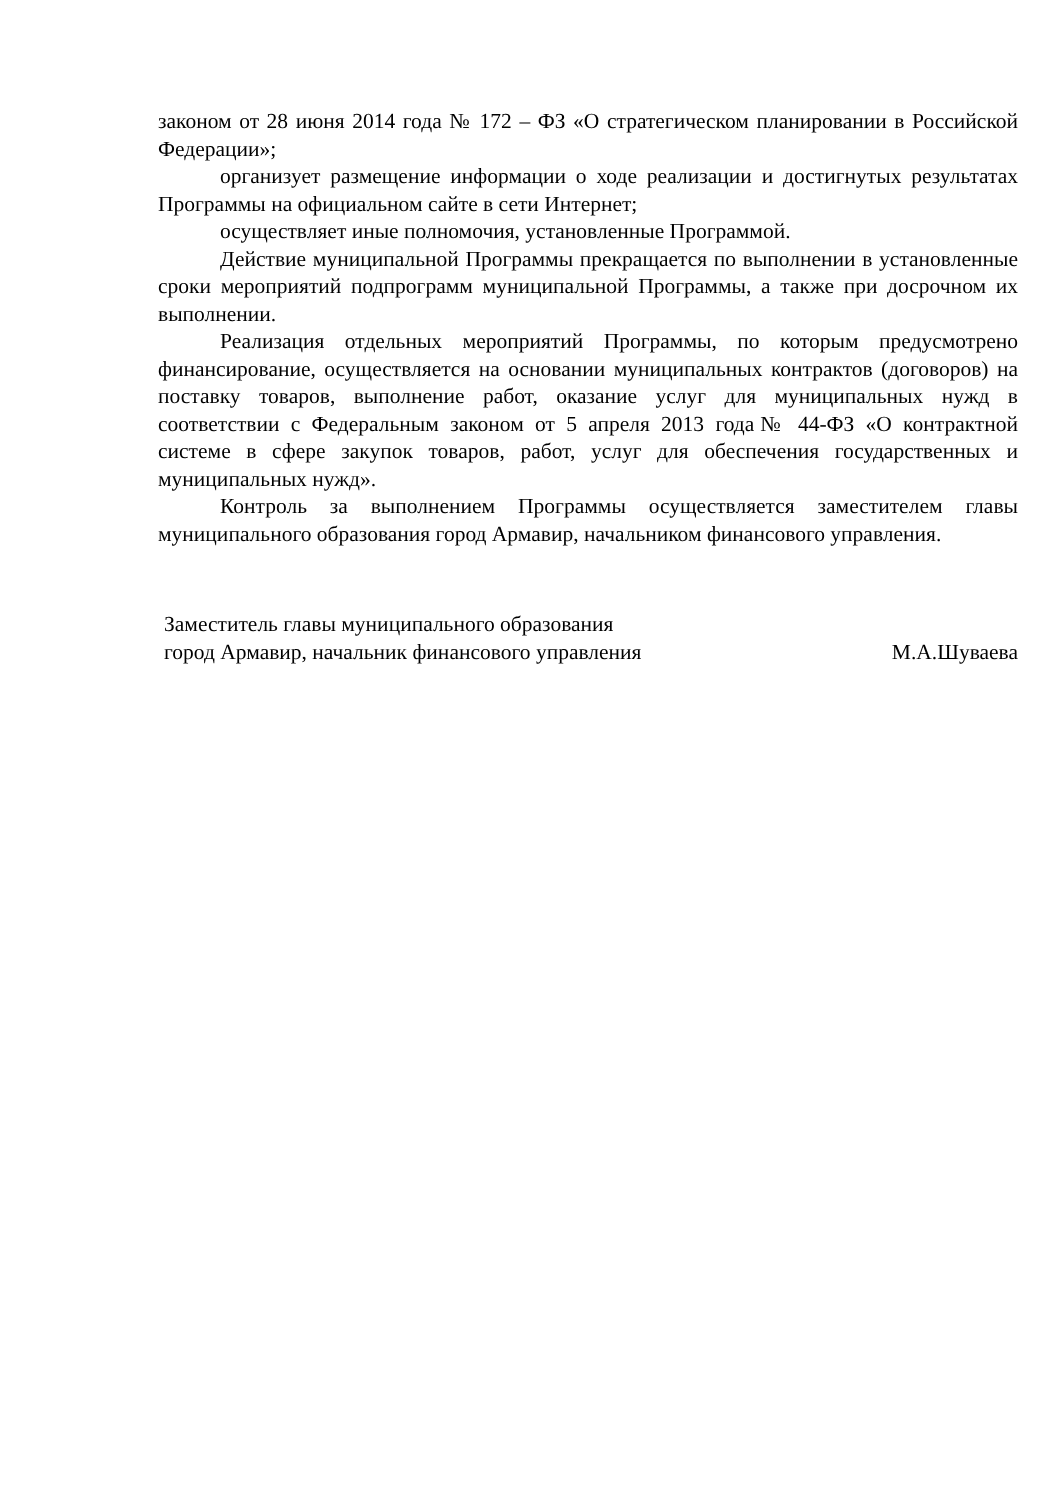законом от 28 июня 2014 года № 172 – ФЗ «О стратегическом планировании в Российской Федерации»;
организует размещение информации о ходе реализации и достигнутых результатах Программы на официальном сайте в сети Интернет;
осуществляет иные полномочия, установленные Программой.
Действие муниципальной Программы прекращается по выполнении в установленные сроки мероприятий подпрограмм муниципальной Программы, а также при досрочном их выполнении.
Реализация отдельных мероприятий Программы, по которым предусмотрено финансирование, осуществляется на основании муниципальных контрактов (договоров) на поставку товаров, выполнение работ, оказание услуг для муниципальных нужд в соответствии с Федеральным законом от 5 апреля 2013 года№ 44-ФЗ «О контрактной системе в сфере закупок товаров, работ, услуг для обеспечения государственных и муниципальных нужд».
Контроль за выполнением Программы осуществляется заместителем главы муниципального образования город Армавир, начальником финансового управления.
Заместитель главы муниципального образования
город Армавир, начальник финансового управления
М.А.Шуваева